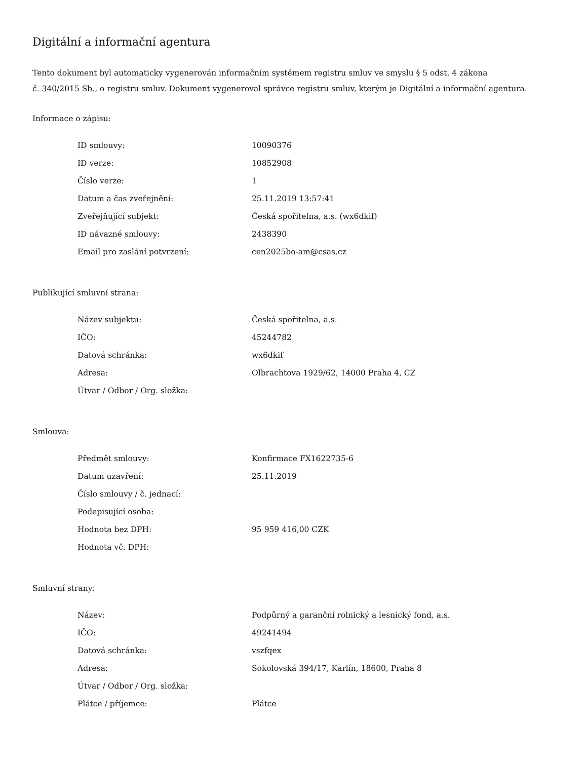Digitální a informační agentura
Tento dokument byl automaticky vygenerován informačním systémem registru smluv ve smyslu § 5 odst. 4 zákona
č. 340/2015 Sb., o registru smluv. Dokument vygeneroval správce registru smluv, kterým je Digitální a informační agentura.
Informace o zápisu:
| ID smlouvy: | 10090376 |
| ID verze: | 10852908 |
| Číslo verze: | 1 |
| Datum a čas zveřejnění: | 25.11.2019 13:57:41 |
| Zveřejňující subjekt: | Česká spořitelna, a.s. (wx6dkif) |
| ID návazné smlouvy: | 2438390 |
| Email pro zaslání potvrzení: | cen2025bo-am@csas.cz |
Publikující smluvní strana:
| Název subjektu: | Česká spořitelna, a.s. |
| IČO: | 45244782 |
| Datová schránka: | wx6dkif |
| Adresa: | Olbrachtova 1929/62, 14000 Praha 4, CZ |
| Útvar / Odbor / Org. složka: | |
Smlouva:
| Předmět smlouvy: | Konfirmace FX1622735-6 |
| Datum uzavření: | 25.11.2019 |
| Číslo smlouvy / č. jednací: | |
| Podepisující osoba: | |
| Hodnota bez DPH: | 95 959 416,00 CZK |
| Hodnota vč. DPH: | |
Smluvní strany:
| Název: | Podpůrný a garanční rolnický a lesnický fond, a.s. |
| IČO: | 49241494 |
| Datová schránka: | vszfqex |
| Adresa: | Sokolovská 394/17, Karlín, 18600, Praha 8 |
| Útvar / Odbor / Org. složka: | |
| Plátce / příjemce: | Plátce |